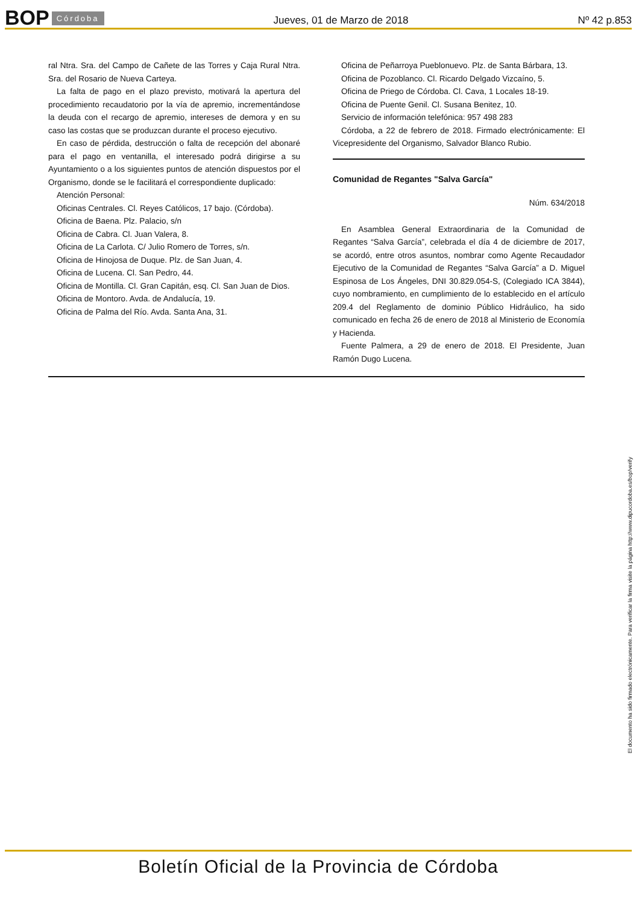BOP Córdoba Jueves, 01 de Marzo de 2018 Nº 42 p.853
ral Ntra. Sra. del Campo de Cañete de las Torres y Caja Rural Ntra. Sra. del Rosario de Nueva Carteya.
La falta de pago en el plazo previsto, motivará la apertura del procedimiento recaudatorio por la vía de apremio, incrementándose la deuda con el recargo de apremio, intereses de demora y en su caso las costas que se produzcan durante el proceso ejecutivo.
En caso de pérdida, destrucción o falta de recepción del abonaré para el pago en ventanilla, el interesado podrá dirigirse a su Ayuntamiento o a los siguientes puntos de atención dispuestos por el Organismo, donde se le facilitará el correspondiente duplicado:
Atención Personal:
Oficinas Centrales. Cl. Reyes Católicos, 17 bajo. (Córdoba).
Oficina de Baena. Plz. Palacio, s/n
Oficina de Cabra. Cl. Juan Valera, 8.
Oficina de La Carlota. C/ Julio Romero de Torres, s/n.
Oficina de Hinojosa de Duque. Plz. de San Juan, 4.
Oficina de Lucena. Cl. San Pedro, 44.
Oficina de Montilla. Cl. Gran Capitán, esq. Cl. San Juan de Dios.
Oficina de Montoro. Avda. de Andalucía, 19.
Oficina de Palma del Río. Avda. Santa Ana, 31.
Oficina de Peñarroya Pueblonuevo. Plz. de Santa Bárbara, 13.
Oficina de Pozoblanco. Cl. Ricardo Delgado Vizcaíno, 5.
Oficina de Priego de Córdoba. Cl. Cava, 1 Locales 18-19.
Oficina de Puente Genil. Cl. Susana Benitez, 10.
Servicio de información telefónica: 957 498 283
Córdoba, a 22 de febrero de 2018. Firmado electrónicamente: El Vicepresidente del Organismo, Salvador Blanco Rubio.
Comunidad de Regantes "Salva García"
Núm. 634/2018
En Asamblea General Extraordinaria de la Comunidad de Regantes “Salva García”, celebrada el día 4 de diciembre de 2017, se acordó, entre otros asuntos, nombrar como Agente Recaudador Ejecutivo de la Comunidad de Regantes “Salva García” a D. Miguel Espinosa de Los Ángeles, DNI 30.829.054-S, (Colegiado ICA 3844), cuyo nombramiento, en cumplimiento de lo establecido en el artículo 209.4 del Reglamento de dominio Público Hidráulico, ha sido comunicado en fecha 26 de enero de 2018 al Ministerio de Economía y Hacienda.
Fuente Palmera, a 29 de enero de 2018. El Presidente, Juan Ramón Dugo Lucena.
El documento ha sido firmado electrónicamente. Para verificar la firma visite la página http://www.dipucordoba.es/bop/verify
Boletín Oficial de la Provincia de Córdoba